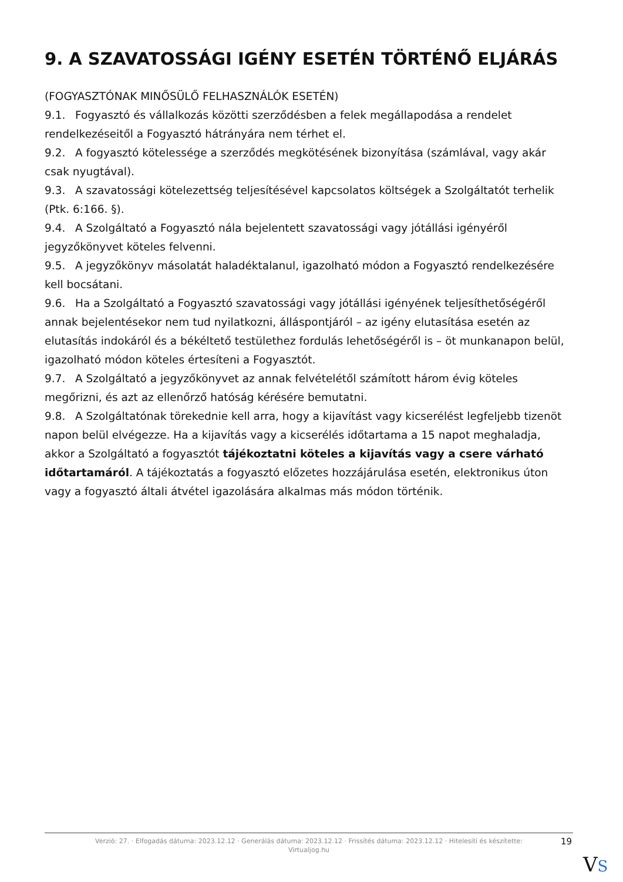9. A SZAVATOSSÁGI IGÉNY ESETÉN TÖRTÉNŐ ELJÁRÁS
(FOGYASZTÓNAK MINŐSÜLŐ FELHASZNÁLÓK ESETÉN)
9.1. Fogyasztó és vállalkozás közötti szerződésben a felek megállapodása a rendelet rendelkezéseitől a Fogyasztó hátrányára nem térhet el.
9.2. A fogyasztó kötelessége a szerződés megkötésének bizonyítása (számlával, vagy akár csak nyugtával).
9.3. A szavatossági kötelezettség teljesítésével kapcsolatos költségek a Szolgáltatót terhelik (Ptk. 6:166. §).
9.4. A Szolgáltató a Fogyasztó nála bejelentett szavatossági vagy jótállási igényéről jegyzőkönyvet köteles felvenni.
9.5. A jegyzőkönyv másolatát haladéktalanul, igazolható módon a Fogyasztó rendelkezésére kell bocsátani.
9.6. Ha a Szolgáltató a Fogyasztó szavatossági vagy jótállási igényének teljesíthetőségéről annak bejelentésekor nem tud nyilatkozni, álláspontjáról – az igény elutasítása esetén az elutasítás indokáról és a békéltető testülethez fordulás lehetőségéről is – öt munkanapon belül, igazolható módon köteles értesíteni a Fogyasztót.
9.7. A Szolgáltató a jegyzőkönyvet az annak felvételétől számított három évig köteles megőrizni, és azt az ellenőrző hatóság kérésére bemutatni.
9.8. A Szolgáltatónak törekednie kell arra, hogy a kijavítást vagy kicserélést legfeljebb tizenöt napon belül elvégezze. Ha a kijavítás vagy a kicserélés időtartama a 15 napot meghaladja, akkor a Szolgáltató a fogyasztót tájékoztatni köteles a kijavítás vagy a csere várható időtartamáról. A tájékoztatás a fogyasztó előzetes hozzájárulása esetén, elektronikus úton vagy a fogyasztó általi átvétel igazolására alkalmas más módon történik.
Verzió: 27. · Elfogadás dátuma: 2023.12.12 · Generálás dátuma: 2023.12.12 · Frissítés dátuma: 2023.12.12 · Hitelesíti és készítette: Virtualjog.hu
19
VS